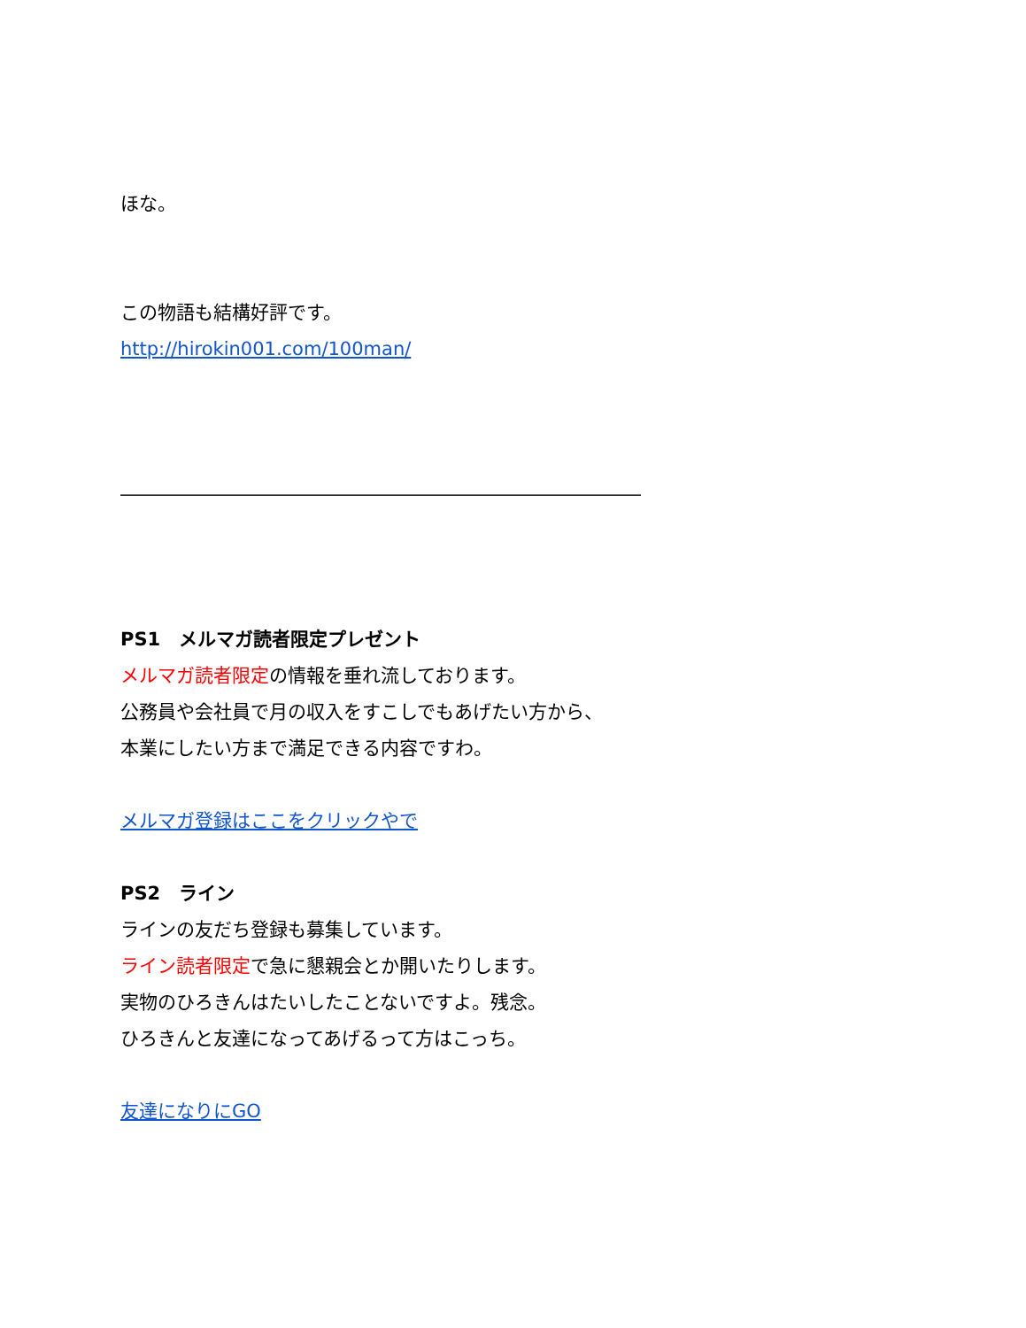ほな。
この物語も結構好評です。
http://hirokin001.com/100man/
――――――――――――――――――――――――――――
PS1　メルマガ読者限定プレゼント
メルマガ読者限定の情報を垂れ流しております。
公務員や会社員で月の収入をすこしでもあげたい方から、
本業にしたい方まで満足できる内容ですわ。
メルマガ登録はここをクリックやで
PS2　ライン
ラインの友だち登録も募集しています。
ライン読者限定で急に懇親会とか開いたりします。
実物のひろきんはたいしたことないですよ。残念。
ひろきんと友達になってあげるって方はこっち。
友達になりにGO